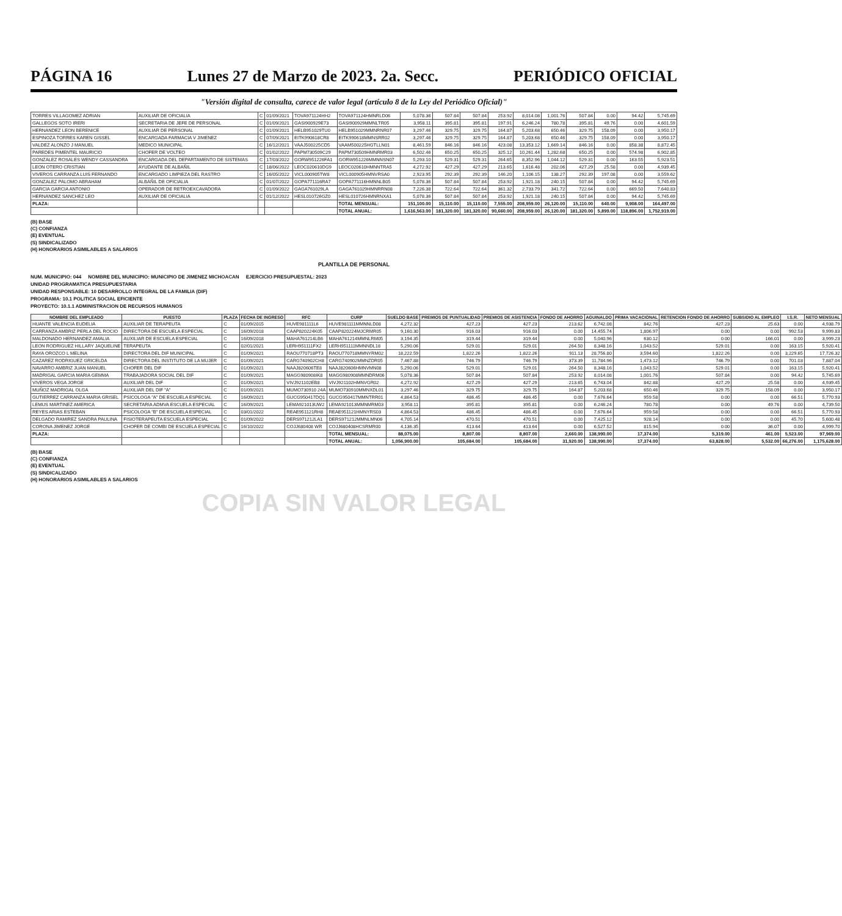PÁGINA 16 Lunes 27 de Marzo de 2023. 2a. Secc. PERIÓDICO OFICIAL
"Versión digital de consulta, carece de valor legal (artículo 8 de la Ley del Periódico Oficial)"
| TORRES VILLAGOMEZ ADRIAN | AUXILIAR DE OFICIALIA | C | 01/09/2021 | TOVA971124HH2 | TOVA971124HMNRLD06 | 5,078.36 | 507.84 | 507.84 | 253.92 | 8,014.08 | 1,001.76 | 507.84 | 0.00 | 94.42 | 5,745.69 |
| GALLEGOS SOTO IRERI | SECRETARIA DE JEFE DE PERSONAL | C | 01/09/2021 | GASI900929E73 | GASI900929MMNLTR05 | 3,958.11 | 395.81 | 395.81 | 197.91 | 6,246.24 | 780.78 | 395.81 | 49.76 | 0.00 | 4,601.59 |
| HERNANDEZ LEON BERENICE | AUXILIAR DE PERSONAL | C | 01/09/2021 | HELB951029TU0 | HELB951029MMNRNR07 | 3,297.46 | 329.75 | 329.75 | 164.87 | 5,203.68 | 650.46 | 329.75 | 158.09 | 0.00 | 3,950.17 |
| ESPINOZA TORRES KAREN GISSEL | ENCARGADA FARMACIA V JIMENEZ | C | 07/09/2021 | EITK990618CR8 | EITK990618MMNSRR02 | 3,297.46 | 329.75 | 329.75 | 164.87 | 5,203.68 | 650.46 | 329.75 | 158.09 | 0.00 | 3,950.17 |
| VALDEZ ALONZO J MANUEL | MEDICO MUNICIPAL | C | 16/12/2021 | VAAJ500225CD5 | VAAM500225HGTLLN01 | 8,461.59 | 846.16 | 846.16 | 423.08 | 13,353.12 | 1,669.14 | 846.16 | 0.00 | 858.38 | 8,872.45 |
| PAREDES PIMENTEL MAURICIO | CHOFER DE VOLTEO | C | 01/02/2022 | PAPM730509C29 | PAPM730509HMNRMR03 | 6,502.46 | 650.25 | 650.25 | 325.12 | 10,261.44 | 1,282.68 | 650.25 | 0.00 | 574.98 | 6,902.85 |
| GONZALEZ ROSALES WENDY CASSANDRA | ENCARGADA DEL DEPARTAMENTO DE SISTEMAS | C | 17/03/2022 | GORW951226FA1 | GORW951226MMNNSN07 | 5,293.10 | 529.31 | 529.31 | 264.65 | 8,352.96 | 1,044.12 | 529.31 | 0.00 | 163.55 | 5,923.51 |
| LEON OTERO CRISTIAN | AYUDANTE DE ALBAÑIL | C | 18/06/2022 | LEOC020610DG9 | LEOC020610HMNNTRA5 | 4,272.92 | 427.29 | 427.29 | 213.65 | 1,616.48 | 202.06 | 427.29 | 25.58 | 0.00 | 4,939.45 |
| VIVEROS CARRANZA LUIS FERNANDO | ENCARGADO LIMPIEZA DEL RASTRO | C | 16/05/2022 | VICL000905TW8 | VICL000905HMNVRSA0 | 2,923.95 | 292.39 | 292.39 | 146.20 | 1,106.15 | 138.27 | 292.39 | 197.08 | 0.00 | 3,559.62 |
| GONZALEZ PALOMO ABRAHAM | ALBAÑIL DE OFICIALIA | C | 01/07/2022 | GOPA771116RA7 | GOPA771116HMNNLB05 | 5,078.36 | 507.84 | 507.84 | 253.92 | 1,921.18 | 240.15 | 507.84 | 0.00 | 94.42 | 5,745.69 |
| GARCIA GARCIA ANTONIO | OPERADOR DE RETROEXCAVADORA | C | 01/09/2022 | GAGA761029LA | GAGA761029HMNRRN08 | 7,226.38 | 722.64 | 722.64 | 361.32 | 2,733.79 | 341.72 | 722.64 | 0.00 | 669.50 | 7,640.83 |
| HERNANDEZ SANCHEZ LEO | AUXILIAR DE OFICIALIA | C | 01/12/2022 | HESL010726GZ0 | HESL010726HMNRNXA1 | 5,078.36 | 507.84 | 507.84 | 253.92 | 1,921.18 | 240.15 | 507.84 | 0.00 | 94.42 | 5,745.69 |
| PLAZA: | | | | | TOTAL MENSUAL: | 151,100.00 | 15,110.00 | 15,110.00 | 7,555.00 | 208,959.00 | 26,120.00 | 15,110.00 | 640.00 | 9,908.00 | 164,497.00 |
| | | | | | TOTAL ANUAL: | 1,616,563.00 | 181,320.00 | 181,320.00 | 90,660.00 | 208,959.00 | 26,120.00 | 181,320.00 | 5,899.00 | 118,896.00 | 1,752,919.00 |
(B) BASE
(C) CONFIANZA
(E) EVENTUAL
(S) SINDICALIZADO
(H) HONORARIOS ASIMILABLES A SALARIOS
PLANTILLA DE PERSONAL
NUM. MUNICIPIO: 044 NOMBRE DEL MUNICIPIO: MUNICIPIO DE JIMENEZ MICHOACAN EJERCICIO PRESUPUESTAL: 2023
UNIDAD PROGRAMATICA PRESUPUESTARIA
UNIDAD RESPONSABLE: 10 DESARROLLO INTEGRAL DE LA FAMILIA (DIF)
PROGRAMA: 10.1 POLITICA SOCIAL EFICIENTE
PROYECTO: 10.1.1 ADMINISTRACION DE RECURSOS HUMANOS
| NOMBRE DEL EMPLEADO | PUESTO | PLAZA | FECHA DE INGRESO | RFC | CURP | SUELDO BASE | PREMIOS DE PUNTUALIDAD | PREMIOS DE ASISTENCIA | FONDO DE AHORRO | AGUINALDO | PRIMA VACACIONAL | RETENCION FONDO DE AHORRO | SUBSIDIO AL EMPLEO | I.S.R. | NETO MENSUAL |
| --- | --- | --- | --- | --- | --- | --- | --- | --- | --- | --- | --- | --- | --- | --- | --- |
| HUANTE VALENCIA EUDELIA | AUXILIAR DE TERAPEUTA | C | 01/09/2015 | HUVE981111L6 | HUVE981111MMNNLD08 | 4,272.32 | 427.23 | 427.23 | 213.62 | 6,742.08 | 842.76 | 427.23 | 25.63 | 0.00 | 4,938.79 |
| CARRANZA AMBRIZ PERLA DEL ROCIO | DIRECTORA DE ESCUELA ESPECIAL | C | 16/09/2018 | CAAP820224K05 | CAAP820224MJCRMR05 | 9,160.30 | 916.03 | 916.03 | 0.00 | 14,455.74 | 1,806.97 | 0.00 | 0.00 | 992.53 | 9,999.83 |
| MALDONADO HERNANDEZ AMALIA | AUXILIAR DE ESCUELA ESPECIAL | C | 16/09/2018 | MAHA761214LB6 | MAHA761214MMNLRM05 | 3,194.35 | 319.44 | 319.44 | 0.00 | 5,040.96 | 630.12 | 0.00 | 166.01 | 0.00 | 3,999.23 |
| LEON RODRIGUEZ HILLARY JAQUELINE | TERAPEUTA | C | 02/01/2021 | LERH951111FX2 | LERH951111MMNNDL18 | 5,290.06 | 529.01 | 529.01 | 264.50 | 8,348.16 | 1,043.52 | 529.01 | 0.00 | 163.15 | 5,920.41 |
| RAYA OROZCO L MELINA | DIRECTORA DEL DIF MUNICIPAL | C | 01/09/2021 | RAOU770718PT3 | RAOU770718MMNYRM02 | 18,222.59 | 1,822.26 | 1,822.26 | 911.13 | 28,756.80 | 3,594.60 | 1,822.26 | 0.00 | 3,229.65 | 17,726.32 |
| CAZAREZ RODRIGUEZ GRICELDA | DIRECTORA DEL INSTITUTO DE LA MUJER | C | 01/09/2021 | CARG740902CH8 | CARG740902MMNZDR05 | 7,467.88 | 746.79 | 746.79 | 373.39 | 11,784.96 | 1,473.12 | 746.79 | 0.00 | 701.03 | 7,887.04 |
| NAVARRO AMBRIZ JUAN MANUEL | CHOFER DEL DIF | C | 01/09/2021 | NAAJ820606TE8 | NAAJ820606HMNVMN08 | 5,290.06 | 529.01 | 529.01 | 264.50 | 8,348.16 | 1,043.52 | 529.01 | 0.00 | 163.15 | 5,920.41 |
| MADRIGAL GARCIA MARIA GEMMA | TRABAJADORA SOCIAL DEL DIF | C | 01/09/2021 | MAGG980908IK8 | MAGG980908MMNDRM06 | 5,078.36 | 507.84 | 507.84 | 253.92 | 8,014.08 | 1,001.76 | 507.84 | 0.00 | 94.42 | 5,745.69 |
| VIVEROS VEGA JORGE | AUXILIAR DEL DIF | C | 01/09/2021 | VIVJ921102EB8 | VIVJ921102HMNVGR02 | 4,272.92 | 427.29 | 427.29 | 213.65 | 6,743.04 | 842.88 | 427.29 | 25.58 | 0.00 | 4,939.45 |
| MUÑOZ MADRIGAL OLGA | AUXILIAR DEL DIF "A" | C | 01/09/2021 | MUMO730910 24A | MUMO730910MMNXDL01 | 3,297.46 | 329.75 | 329.75 | 164.87 | 5,203.68 | 650.46 | 329.75 | 158.09 | 0.00 | 3,950.17 |
| GUTIERREZ CARRANZA MARIA GRISEL | PSICOLOGA "A" DE ESCUELA ESPECIAL | C | 16/09/2021 | GUCG950417DQ1 | GUCG950417MMNTRR01 | 4,864.53 | 486.45 | 486.45 | 0.00 | 7,676.64 | 959.58 | 0.00 | 0.00 | 66.51 | 5,770.93 |
| LEMUS MARTINEZ AMERICA | SECRETARIA ADMVA ESCUELA ESPECIAL | C | 16/09/2021 | LEMA921013UW2 | LEMA921013MMNMRM03 | 3,958.11 | 395.81 | 395.81 | 0.00 | 6,246.24 | 780.78 | 0.00 | 49.76 | 0.00 | 4,739.50 |
| REYES ARIAS ESTEBAN | PSICOLOGA "B" DE ESCUELA ESPECIAL | C | 03/01/2022 | REAE951121RH8 | REAE951121HMNYRS03 | 4,864.53 | 486.45 | 486.45 | 0.00 | 7,676.64 | 959.58 | 0.00 | 0.00 | 66.51 | 5,770.93 |
| DELGADO RAMIREZ SANDRA PAULINA | FISIOTERAPEUTA ESCUELA ESPECIAL | C | 01/09/2022 | DERS971212LA1 | DERS971212MMNLMN06 | 4,705.14 | 470.51 | 470.51 | 0.00 | 7,425.12 | 928.14 | 0.00 | 0.00 | 45.70 | 5,600.48 |
| CORONA JIMENEZ JORGE | CHOFER DE COMBI DE ESCUELA ESPECIAL | C | 16/10/2022 | COJJ680408 WR | COJJ680408HCSRMR00 | 4,136.35 | 413.64 | 413.64 | 0.00 | 6,527.52 | 815.94 | 0.00 | 36.07 | 0.00 | 4,999.70 |
| PLAZA: | | | | | TOTAL MENSUAL: | 88,075.00 | 8,807.00 | 8,807.00 | 2,660.00 | 138,990.00 | 17,374.00 | 5,319.00 | 461.00 | 5,523.00 | 97,969.00 |
| | | | | | TOTAL ANUAL: | 1,056,900.00 | 105,684.00 | 105,684.00 | 31,920.00 | 138,990.00 | 17,374.00 | 63,828.00 | 5,532.00 | 66,276.00 | 1,175,628.00 |
(B) BASE
(C) CONFIANZA
(E) EVENTUAL
(S) SINDICALIZADO
(H) HONORARIOS ASIMILABLES A SALARIOS
COPIA SIN VALOR LEGAL